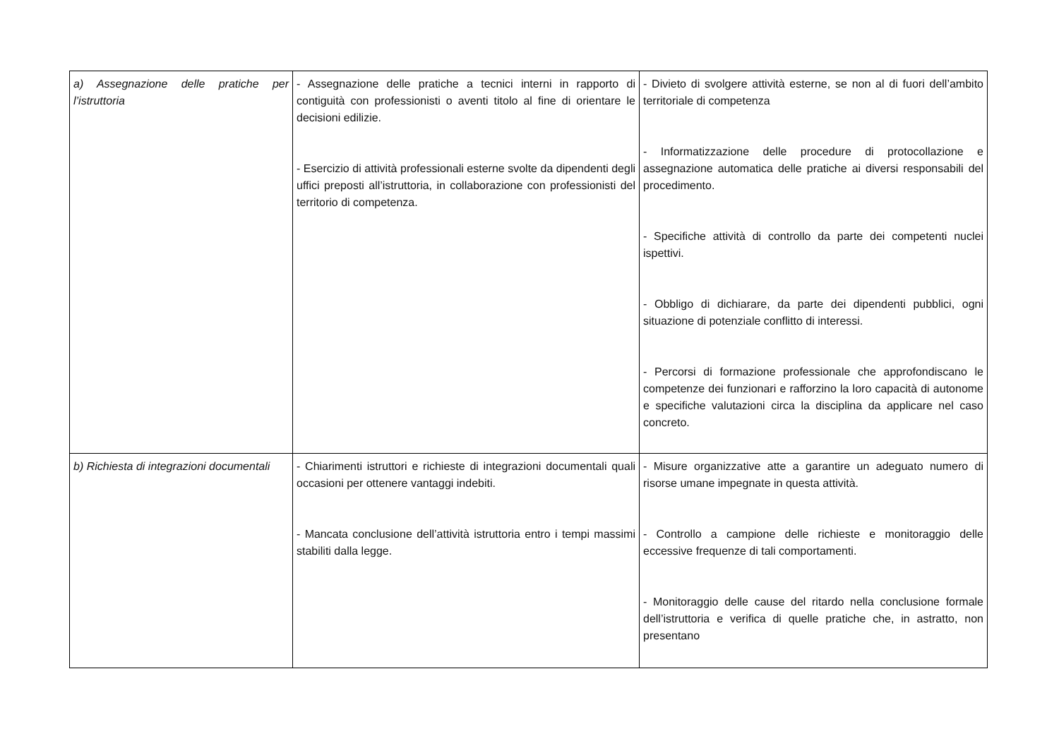| a) Assegnazione delle pratiche per l’istruttoria | - Assegnazione delle pratiche a tecnici interni in rapporto di contiguità con professionisti o aventi titolo al fine di orientare le decisioni edilizie. - Esercizio di attività professionali esterne svolte da dipendenti degli uffici preposti all’istruttoria, in collaborazione con professionisti del territorio di competenza. | - Divieto di svolgere attività esterne, se non al di fuori dell’ambito territoriale di competenza - Informatizzazione delle procedure di protocollazione e assegnazione automatica delle pratiche ai diversi responsabili del procedimento. - Specifiche attività di controllo da parte dei competenti nuclei ispettivi. - Obbligo di dichiarare, da parte dei dipendenti pubblici, ogni situazione di potenziale conflitto di interessi. - Percorsi di formazione professionale che approfondiscano le competenze dei funzionari e rafforzino la loro capacità di autonome e specifiche valutazioni circa la disciplina da applicare nel caso concreto. |
| b) Richiesta di integrazioni documentali | - Chiarimenti istruttori e richieste di integrazioni documentali quali occasioni per ottenere vantaggi indebiti. - Mancata conclusione dell’attività istruttoria entro i tempi massimi stabiliti dalla legge. | - Misure organizzative atte a garantire un adeguato numero di risorse umane impegnate in questa attività. - Controllo a campione delle richieste e monitoraggio delle eccessive frequenze di tali comportamenti. - Monitoraggio delle cause del ritardo nella conclusione formale dell’istruttoria e verifica di quelle pratiche che, in astratto, non presentano |